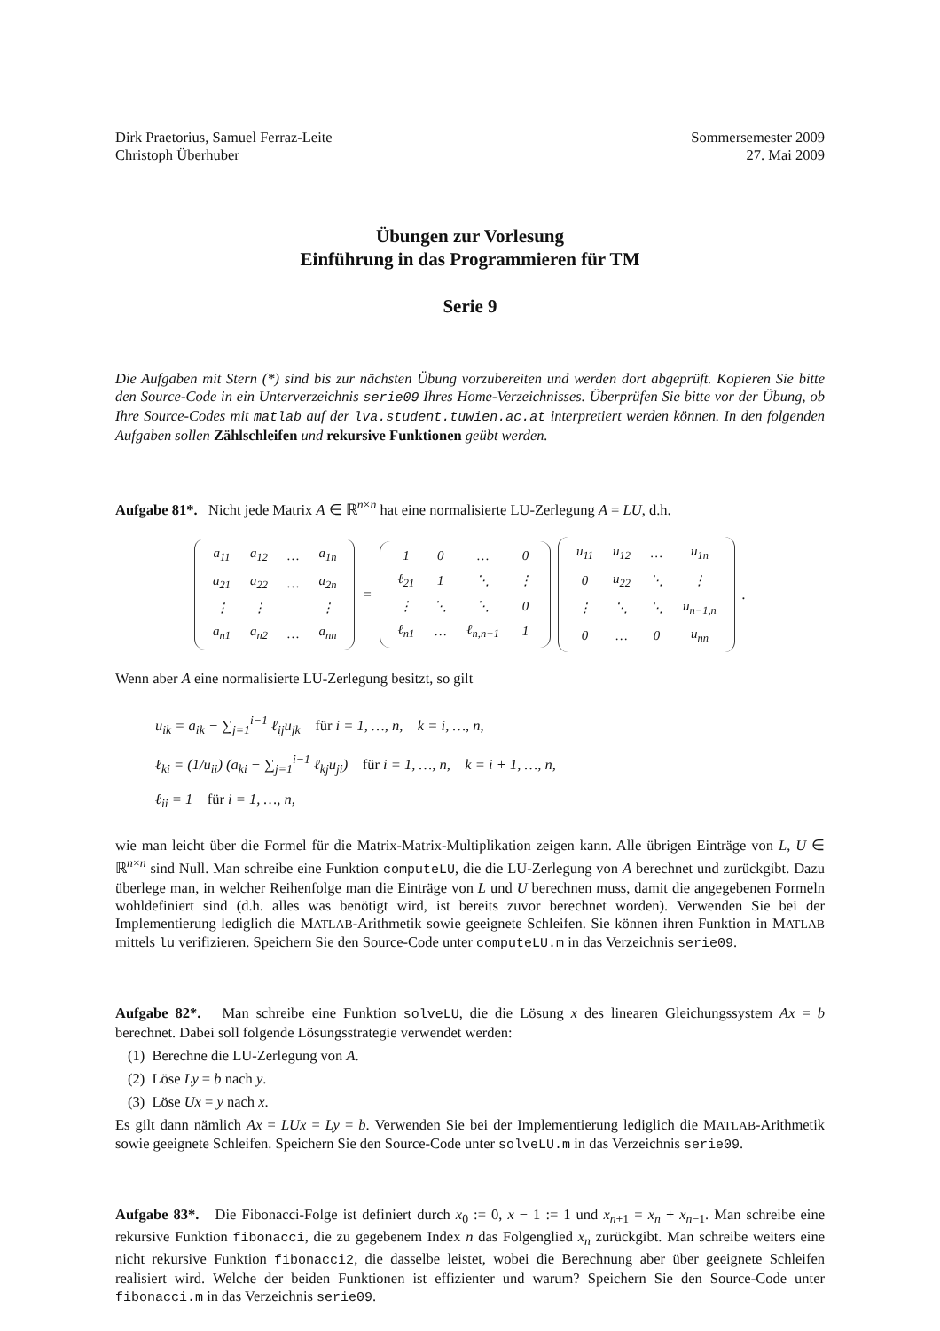Dirk Praetorius, Samuel Ferraz-Leite
Christoph Überhuber
Sommersemester 2009
27. Mai 2009
Übungen zur Vorlesung
Einführung in das Programmieren für TM
Serie 9
Die Aufgaben mit Stern (*) sind bis zur nächsten Übung vorzubereiten und werden dort abgeprüft. Kopieren Sie bitte den Source-Code in ein Unterverzeichnis serie09 Ihres Home-Verzeichnisses. Überprüfen Sie bitte vor der Übung, ob Ihre Source-Codes mit matlab auf der lva.student.tuwien.ac.at interpretiert werden können. In den folgenden Aufgaben sollen Zählschleifen und rekursive Funktionen geübt werden.
Aufgabe 81*. Nicht jede Matrix A ∈ ℝ<sup>n×n</sup> hat eine normalisierte LU-Zerlegung A = LU, d.h.
| a<sub>11</sub> | a<sub>12</sub> | … | a<sub>1n</sub> |
| a<sub>21</sub> | a<sub>22</sub> | … | a<sub>2n</sub> |
| ⋮ | ⋮ | | ⋮ |
| a<sub>n1</sub> | a<sub>n2</sub> | … | a<sub>nn</sub> |
=
| 1 | 0 | … | 0 |
| ℓ<sub>21</sub> | 1 | ⋱ | ⋮ |
| ⋮ | ⋱ | ⋱ | 0 |
| ℓ<sub>n1</sub> | … | ℓ<sub>n,n−1</sub> | 1 |
| u<sub>11</sub> | u<sub>12</sub> | … | u<sub>1n</sub> |
| 0 | u<sub>22</sub> | ⋱ | ⋮ |
| ⋮ | ⋱ | ⋱ | u<sub>n−1,n</sub> |
| 0 | … | 0 | u<sub>nn</sub> |
.
Wenn aber A eine normalisierte LU-Zerlegung besitzt, so gilt
u<sub>ik</sub> = a<sub>ik</sub> − ∑<sub>j=1</sub><sup>i−1</sup> ℓ<sub>ij</sub>u<sub>jk</sub> für i = 1, …, n, k = i, …, n,
ℓ<sub>ki</sub> = (1/u<sub>ii</sub>) (a<sub>ki</sub> − ∑<sub>j=1</sub><sup>i−1</sup> ℓ<sub>kj</sub>u<sub>ji</sub>) für i = 1, …, n, k = i + 1, …, n,
ℓ<sub>ii</sub> = 1 für i = 1, …, n,
wie man leicht über die Formel für die Matrix-Matrix-Multiplikation zeigen kann. Alle übrigen Einträge von L, U ∈ ℝ<sup>n×n</sup> sind Null. Man schreibe eine Funktion computeLU, die die LU-Zerlegung von A berechnet und zurückgibt. Dazu überlege man, in welcher Reihenfolge man die Einträge von L und U berechnen muss, damit die angegebenen Formeln wohldefiniert sind (d.h. alles was benötigt wird, ist bereits zuvor berechnet worden). Verwenden Sie bei der Implementierung lediglich die MATLAB-Arithmetik sowie geeignete Schleifen. Sie können ihren Funktion in MATLAB mittels lu verifizieren. Speichern Sie den Source-Code unter computeLU.m in das Verzeichnis serie09.
Aufgabe 82*. Man schreibe eine Funktion solveLU, die die Lösung x des linearen Gleichungssystem Ax = b berechnet. Dabei soll folgende Lösungsstrategie verwendet werden:
(1) Berechne die LU-Zerlegung von A.
(2) Löse Ly = b nach y.
(3) Löse Ux = y nach x.
Es gilt dann nämlich Ax = LUx = Ly = b. Verwenden Sie bei der Implementierung lediglich die MATLAB-Arithmetik sowie geeignete Schleifen. Speichern Sie den Source-Code unter solveLU.m in das Verzeichnis serie09.
Aufgabe 83*. Die Fibonacci-Folge ist definiert durch x<sub>0</sub> := 0, x − 1 := 1 und x<sub>n+1</sub> = x<sub>n</sub> + x<sub>n−1</sub>. Man schreibe eine rekursive Funktion fibonacci, die zu gegebenem Index n das Folgenglied x<sub>n</sub> zurückgibt. Man schreibe weiters eine nicht rekursive Funktion fibonacci2, die dasselbe leistet, wobei die Berechnung aber über geeignete Schleifen realisiert wird. Welche der beiden Funktionen ist effizienter und warum? Speichern Sie den Source-Code unter fibonacci.m in das Verzeichnis serie09.